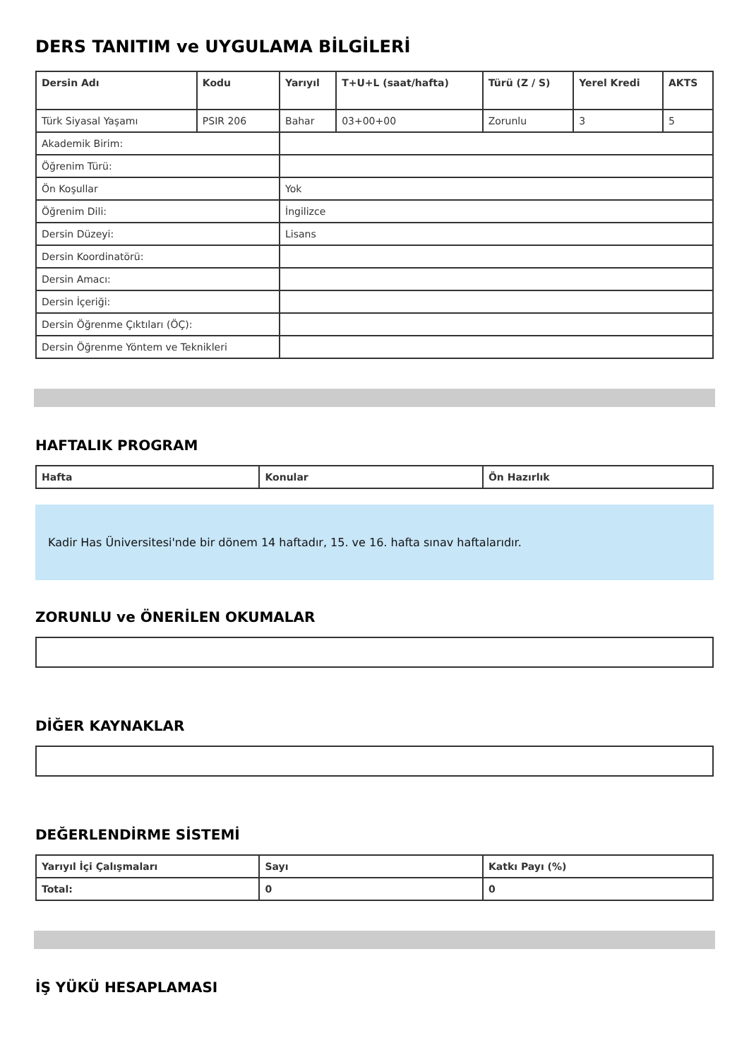DERS TANITIM ve UYGULAMA BİLGİLERİ
| Dersin Adı | Kodu | Yarıyıl | T+U+L (saat/hafta) | Türü (Z / S) | Yerel Kredi | AKTS |
| --- | --- | --- | --- | --- | --- | --- |
| Türk Siyasal Yaşamı | PSIR 206 | Bahar | 03+00+00 | Zorunlu | 3 | 5 |
| Akademik Birim: | | | | | | |
| Öğrenim Türü: | | | | | | |
| Ön Koşullar | | Yok | | | | |
| Öğrenim Dili: | | İngilizce | | | | |
| Dersin Düzeyi: | | Lisans | | | | |
| Dersin Koordinatörü: | | | | | | |
| Dersin Amacı: | | | | | | |
| Dersin İçeriği: | | | | | | |
| Dersin Öğrenme Çıktıları (ÖÇ): | | | | | | |
| Dersin Öğrenme Yöntem ve Teknikleri | | | | | | |
HAFTALIK PROGRAM
| Hafta | Konular | Ön Hazırlık |
| --- | --- | --- |
Kadir Has Üniversitesi'nde bir dönem 14 haftadır, 15. ve 16. hafta sınav haftalarıdır.
ZORUNLU ve ÖNERİLEN OKUMALAR
DİĞER KAYNAKLAR
DEĞERLENDİRME SİSTEMİ
| Yarıyıl İçi Çalışmaları | Sayı | Katkı Payı (%) |
| --- | --- | --- |
| Total: | 0 | 0 |
İŞ YÜKÜ HESAPLAMASI